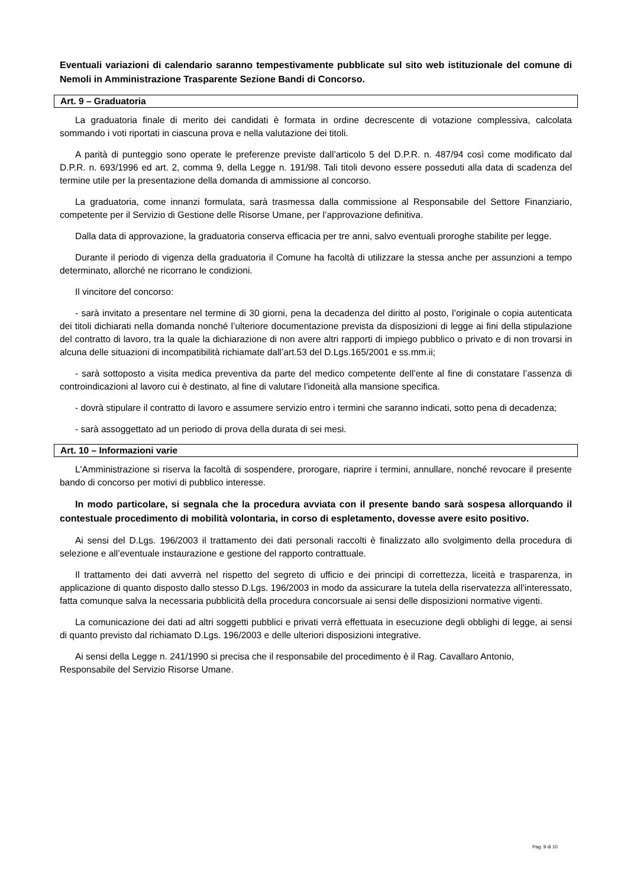Eventuali variazioni di calendario saranno tempestivamente pubblicate sul sito web istituzionale del comune di Nemoli in Amministrazione Trasparente Sezione Bandi di Concorso.
Art. 9 – Graduatoria
La graduatoria finale di merito dei candidati è formata in ordine decrescente di votazione complessiva, calcolata sommando i voti riportati in ciascuna prova e nella valutazione dei titoli.
A parità di punteggio sono operate le preferenze previste dall’articolo 5 del D.P.R. n. 487/94 così come modificato dal D.P.R. n. 693/1996 ed art. 2, comma 9, della Legge n. 191/98. Tali titoli devono essere posseduti alla data di scadenza del termine utile per la presentazione della domanda di ammissione al concorso.
La graduatoria, come innanzi formulata, sarà trasmessa dalla commissione al Responsabile del Settore Finanziario, competente per il Servizio di Gestione delle Risorse Umane, per l’approvazione definitiva.
Dalla data di approvazione, la graduatoria conserva efficacia per tre anni, salvo eventuali proroghe stabilite per legge.
Durante il periodo di vigenza della graduatoria il Comune ha facoltà di utilizzare la stessa anche per assunzioni a tempo determinato, allorché ne ricorrano le condizioni.
Il vincitore del concorso:
- sarà invitato a presentare nel termine di 30 giorni, pena la decadenza del diritto al posto, l’originale o copia autenticata dei titoli dichiarati nella domanda nonché l’ulteriore documentazione prevista da disposizioni di legge ai fini della stipulazione del contratto di lavoro, tra la quale la dichiarazione di non avere altri rapporti di impiego pubblico o privato e di non trovarsi in alcuna delle situazioni di incompatibilità richiamate dall’art.53 del D.Lgs.165/2001 e ss.mm.ii;
- sarà sottoposto a visita medica preventiva da parte del medico competente dell’ente al fine di constatare l’assenza di controindicazioni al lavoro cui è destinato, al fine di valutare l’idoneità alla mansione specifica.
- dovrà stipulare il contratto di lavoro e assumere servizio entro i termini che saranno indicati, sotto pena di decadenza;
- sarà assoggettato ad un periodo di prova della durata di sei mesi.
Art. 10 – Informazioni varie
L'Amministrazione si riserva la facoltà di sospendere, prorogare, riaprire i termini, annullare, nonché revocare il presente bando di concorso per motivi di pubblico interesse.
In modo particolare, si segnala che la procedura avviata con il presente bando sarà sospesa allorquando il contestuale procedimento di mobilità volontaria, in corso di espletamento, dovesse avere esito positivo.
Ai sensi del D.Lgs. 196/2003 il trattamento dei dati personali raccolti è finalizzato allo svolgimento della procedura di selezione e all’eventuale instaurazione e gestione del rapporto contrattuale.
Il trattamento dei dati avverrà nel rispetto del segreto di ufficio e dei principi di correttezza, liceità e trasparenza, in applicazione di quanto disposto dallo stesso D.Lgs. 196/2003 in modo da assicurare la tutela della riservatezza all’interessato, fatta comunque salva la necessaria pubblicità della procedura concorsuale ai sensi delle disposizioni normative vigenti.
La comunicazione dei dati ad altri soggetti pubblici e privati verrà effettuata in esecuzione degli obblighi di legge, ai sensi di quanto previsto dal richiamato D.Lgs. 196/2003 e delle ulteriori disposizioni integrative.
Ai sensi della Legge n. 241/1990 si precisa che il responsabile del procedimento è il Rag. Cavallaro Antonio, Responsabile del Servizio Risorse Umane.
Pag. 9 di 10